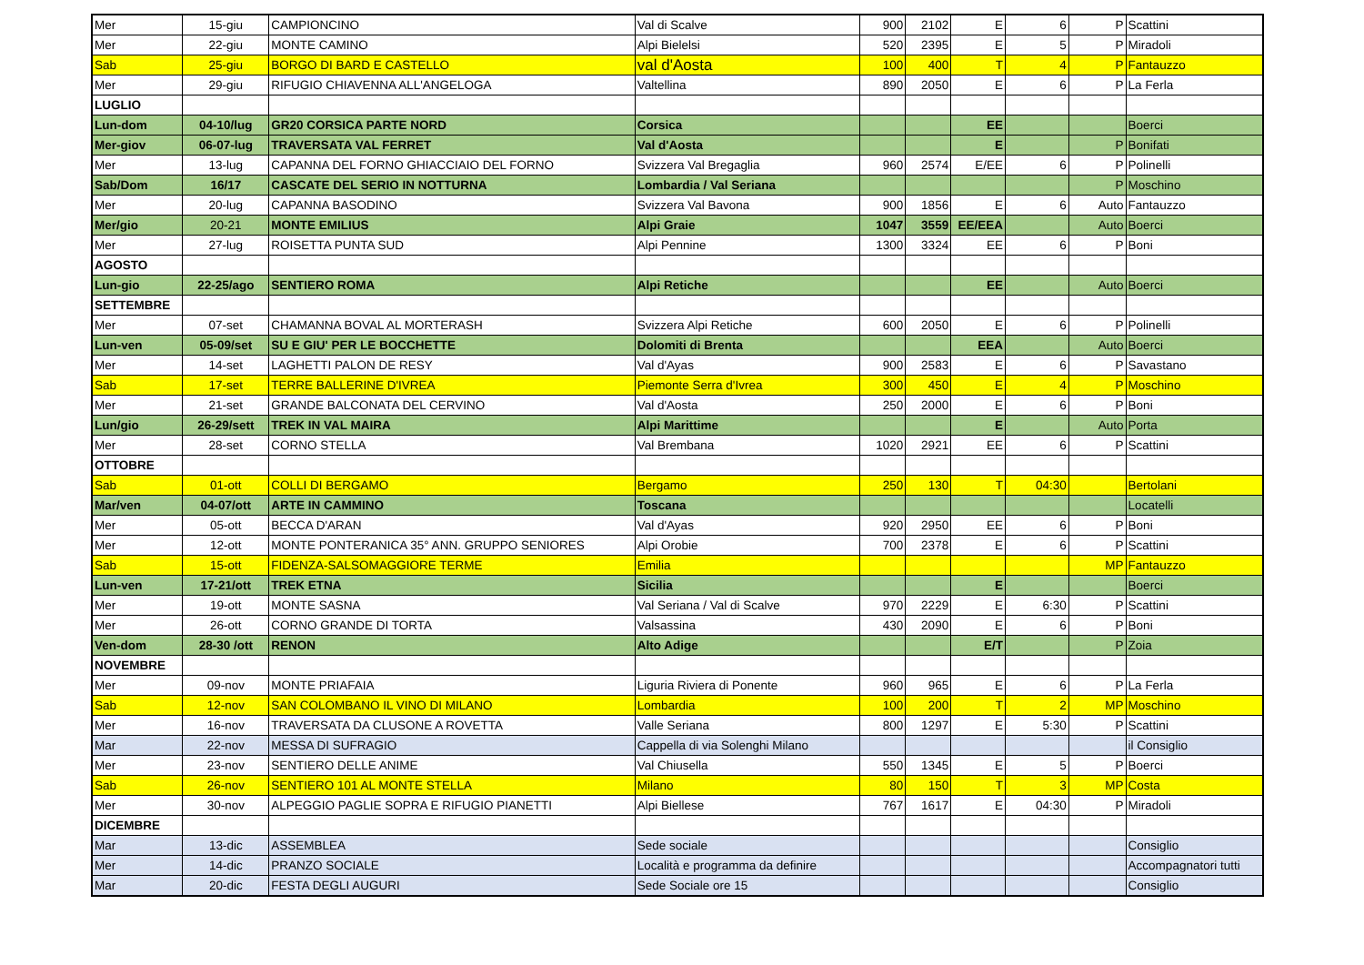| Mer | 15-giu | CAMPIONCINO | Val di Scalve | 900 | 2102 | E | 6 | P | Scattini |
| Mer | 22-giu | MONTE CAMINO | Alpi Bielelsi | 520 | 2395 | E | 5 | P | Miradoli |
| Sab | 25-giu | BORGO DI BARD E CASTELLO | val d'Aosta | 100 | 400 | T | 4 | P | Fantauzzo |
| Mer | 29-giu | RIFUGIO CHIAVENNA ALL'ANGELOGA | Valtellina | 890 | 2050 | E | 6 | P | La Ferla |
| LUGLIO | | | | | | | | | |
| Lun-dom | 04-10/lug | GR20 CORSICA PARTE NORD | Corsica | | | EE | | | Boerci |
| Mer-giov | 06-07-lug | TRAVERSATA VAL FERRET | Val d'Aosta | | | E | | P | Bonifati |
| Mer | 13-lug | CAPANNA DEL FORNO GHIACCIAIO DEL FORNO | Svizzera Val Bregaglia | 960 | 2574 | E/EE | 6 | P | Polinelli |
| Sab/Dom | 16/17 | CASCATE DEL SERIO IN NOTTURNA | Lombardia / Val Seriana | | | | | P | Moschino |
| Mer | 20-lug | CAPANNA BASODINO | Svizzera Val Bavona | 900 | 1856 | E | 6 | Auto | Fantauzzo |
| Mer/gio | 20-21 | MONTE EMILIUS | Alpi Graie | 1047 | 3559 | EE/EEA | | Auto | Boerci |
| Mer | 27-lug | ROISETTA PUNTA SUD | Alpi Pennine | 1300 | 3324 | EE | 6 | P | Boni |
| AGOSTO | | | | | | | | | |
| Lun-gio | 22-25/ago | SENTIERO ROMA | Alpi Retiche | | | EE | | Auto | Boerci |
| SETTEMBRE | | | | | | | | | |
| Mer | 07-set | CHAMANNA BOVAL AL MORTERASH | Svizzera Alpi Retiche | 600 | 2050 | E | 6 | P | Polinelli |
| Lun-ven | 05-09/set | SU E GIU' PER LE BOCCHETTE | Dolomiti di Brenta | | | EEA | | Auto | Boerci |
| Mer | 14-set | LAGHETTI PALON DE RESY | Val d'Ayas | 900 | 2583 | E | 6 | P | Savastano |
| Sab | 17-set | TERRE BALLERINE D'IVREA | Piemonte Serra d'Ivrea | 300 | 450 | E | 4 | P | Moschino |
| Mer | 21-set | GRANDE BALCONATA DEL CERVINO | Val d'Aosta | 250 | 2000 | E | 6 | P | Boni |
| Lun/gio | 26-29/sett | TREK IN VAL MAIRA | Alpi Marittime | | | E | | Auto | Porta |
| Mer | 28-set | CORNO STELLA | Val Brembana | 1020 | 2921 | EE | 6 | P | Scattini |
| OTTOBRE | | | | | | | | | |
| Sab | 01-ott | COLLI DI BERGAMO | Bergamo | 250 | 130 | T | 04:30 | | Bertolani |
| Mar/ven | 04-07/ott | ARTE IN CAMMINO | Toscana | | | | | | Locatelli |
| Mer | 05-ott | BECCA D'ARAN | Val d'Ayas | 920 | 2950 | EE | 6 | P | Boni |
| Mer | 12-ott | MONTE PONTERANICA 35° ANN. GRUPPO SENIORES | Alpi Orobie | 700 | 2378 | E | 6 | P | Scattini |
| Sab | 15-ott | FIDENZA-SALSOMAGGIORE TERME | Emilia | | | | | MP | Fantauzzo |
| Lun-ven | 17-21/ott | TREK ETNA | Sicilia | | | E | | | Boerci |
| Mer | 19-ott | MONTE SASNA | Val Seriana / Val di Scalve | 970 | 2229 | E | 6:30 | P | Scattini |
| Mer | 26-ott | CORNO GRANDE DI TORTA | Valsassina | 430 | 2090 | E | 6 | P | Boni |
| Ven-dom | 28-30 /ott | RENON | Alto Adige | | | E/T | | P | Zoia |
| NOVEMBRE | | | | | | | | | |
| Mer | 09-nov | MONTE PRIAFAIA | Liguria Riviera di Ponente | 960 | 965 | E | 6 | P | La Ferla |
| Sab | 12-nov | SAN COLOMBANO IL VINO DI MILANO | Lombardia | 100 | 200 | T | 2 | MP | Moschino |
| Mer | 16-nov | TRAVERSATA DA CLUSONE A ROVETTA | Valle Seriana | 800 | 1297 | E | 5:30 | P | Scattini |
| Mar | 22-nov | MESSA DI SUFRAGIO | Cappella di via Solenghi Milano | | | | | | il Consiglio |
| Mer | 23-nov | SENTIERO DELLE ANIME | Val Chiusella | 550 | 1345 | E | 5 | P | Boerci |
| Sab | 26-nov | SENTIERO 101 AL MONTE STELLA | Milano | 80 | 150 | T | 3 | MP | Costa |
| Mer | 30-nov | ALPEGGIO PAGLIE SOPRA E RIFUGIO PIANETTI | Alpi Biellese | 767 | 1617 | E | 04:30 | P | Miradoli |
| DICEMBRE | | | | | | | | | |
| Mar | 13-dic | ASSEMBLEA | Sede sociale | | | | | | Consiglio |
| Mer | 14-dic | PRANZO SOCIALE | Località e programma da definire | | | | | | Accompagnatori tutti |
| Mar | 20-dic | FESTA DEGLI AUGURI | Sede Sociale ore 15 | | | | | | Consiglio |